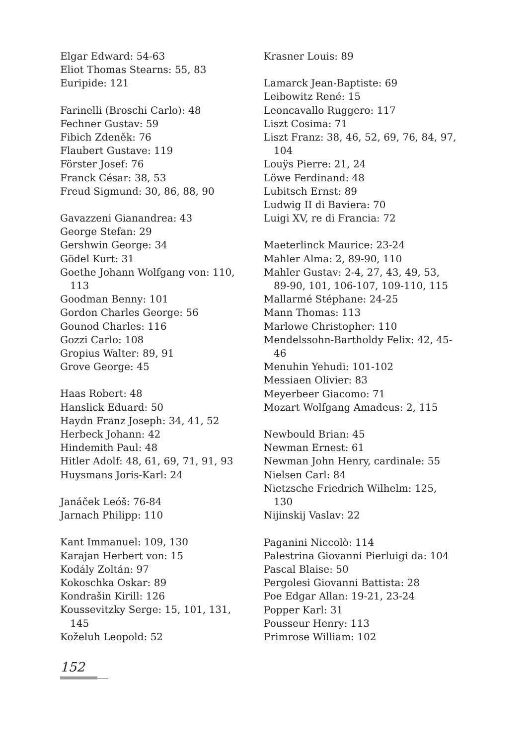Elgar Edward: 54-63
Eliot Thomas Stearns: 55, 83
Euripide: 121
Farinelli (Broschi Carlo): 48
Fechner Gustav: 59
Fibich Zdeněk: 76
Flaubert Gustave: 119
Förster Josef: 76
Franck César: 38, 53
Freud Sigmund: 30, 86, 88, 90
Gavazzeni Gianandrea: 43
George Stefan: 29
Gershwin George: 34
Gödel Kurt: 31
Goethe Johann Wolfgang von: 110, 113
Goodman Benny: 101
Gordon Charles George: 56
Gounod Charles: 116
Gozzi Carlo: 108
Gropius Walter: 89, 91
Grove George: 45
Haas Robert: 48
Hanslick Eduard: 50
Haydn Franz Joseph: 34, 41, 52
Herbeck Johann: 42
Hindemith Paul: 48
Hitler Adolf: 48, 61, 69, 71, 91, 93
Huysmans Joris-Karl: 24
Janáček Leóš: 76-84
Jarnach Philipp: 110
Kant Immanuel: 109, 130
Karajan Herbert von: 15
Kodály Zoltán: 97
Kokoschka Oskar: 89
Kondrašin Kirill: 126
Koussevitzky Serge: 15, 101, 131, 145
Koželuh Leopold: 52
Krasner Louis: 89
Lamarck Jean-Baptiste: 69
Leibowitz René: 15
Leoncavallo Ruggero: 117
Liszt Cosima: 71
Liszt Franz: 38, 46, 52, 69, 76, 84, 97, 104
Louÿs Pierre: 21, 24
Löwe Ferdinand: 48
Lubitsch Ernst: 89
Ludwig II di Baviera: 70
Luigi XV, re di Francia: 72
Maeterlinck Maurice: 23-24
Mahler Alma: 2, 89-90, 110
Mahler Gustav: 2-4, 27, 43, 49, 53, 89-90, 101, 106-107, 109-110, 115
Mallarmé Stéphane: 24-25
Mann Thomas: 113
Marlowe Christopher: 110
Mendelssohn-Bartholdy Felix: 42, 45-46
Menuhin Yehudi: 101-102
Messiaen Olivier: 83
Meyerbeer Giacomo: 71
Mozart Wolfgang Amadeus: 2, 115
Newbould Brian: 45
Newman Ernest: 61
Newman John Henry, cardinale: 55
Nielsen Carl: 84
Nietzsche Friedrich Wilhelm: 125, 130
Nijinskij Vaslav: 22
Paganini Niccolò: 114
Palestrina Giovanni Pierluigi da: 104
Pascal Blaise: 50
Pergolesi Giovanni Battista: 28
Poe Edgar Allan: 19-21, 23-24
Popper Karl: 31
Pousseur Henry: 113
Primrose William: 102
152